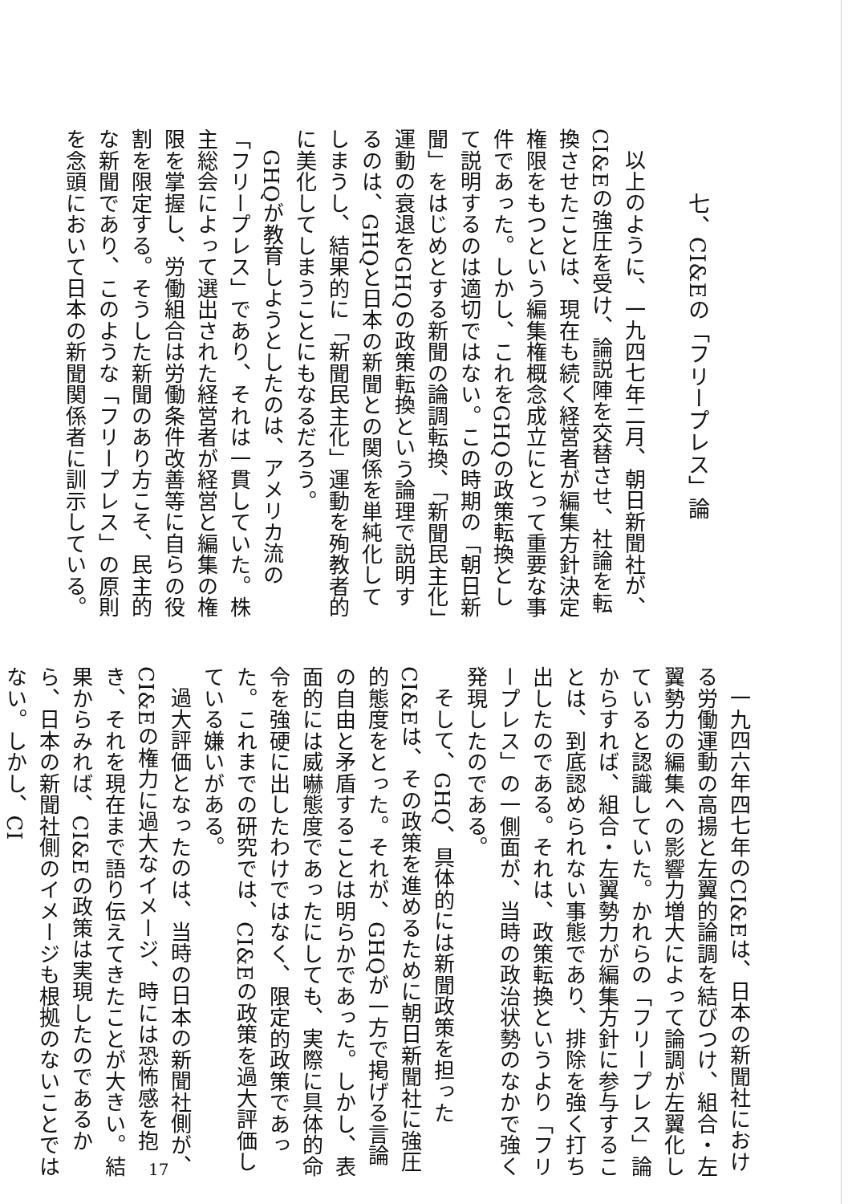七、CI&Eの「フリープレス」論
以上のように、一九四七年二月、朝日新聞社が、CI&Eの強圧を受け、論説陣を交替させ、社論を転換させたことは、現在も続く経営者が編集方針決定権限をもつという編集権概念成立にとって重要な事件であった。しかし、これをGHQの政策転換として説明するのは適切ではない。この時期の「朝日新聞」をはじめとする新聞の論調転換、「新聞民主化」運動の衰退をGHQの政策転換という論理で説明するのは、GHQと日本の新聞との関係を単純化してしまうし、結果的に「新聞民主化」運動を殉教者的に美化してしまうことにもなるだろう。
GHQが教育しようとしたのは、アメリカ流の「フリープレス」であり、それは一貫していた。株主総会によって選出された経営者が経営と編集の権限を掌握し、労働組合は労働条件改善等に自らの役割を限定する。そうした新聞のあり方こそ、民主的な新聞であり、このような「フリープレス」の原則を念頭において日本の新聞関係者に訓示している。
一九四六年四七年のCI&Eは、日本の新聞社における労働運動の高揚と左翼的論調を結びつけ、組合・左翼勢力の編集への影響力増大によって論調が左翼化していると認識していた。かれらの「フリープレス」論からすれば、組合・左翼勢力が編集方針に参与することは、到底認められない事態であり、排除を強く打ち出したのである。それは、政策転換というより「フリープレス」の一側面が、当時の政治状勢のなかで強く発現したのである。
そして、GHQ、具体的には新聞政策を担ったCI&Eは、その政策を進めるために朝日新聞社に強圧的態度をとった。それが、GHQが一方で掲げる言論の自由と矛盾することは明らかであった。しかし、表面的には威嚇態度であったにしても、実際に具体的命令を強硬に出したわけではなく、限定的政策であった。これまでの研究では、CI&Eの政策を過大評価している嫌いがある。
過大評価となったのは、当時の日本の新聞社側が、CI&Eの権力に過大なイメージ、時には恐怖感を抱き、それを現在まで語り伝えてきたことが大きい。結果からみれば、CI&Eの政策は実現したのであるから、日本の新聞社側のイメージも根拠のないことではない。しかし、CI
17